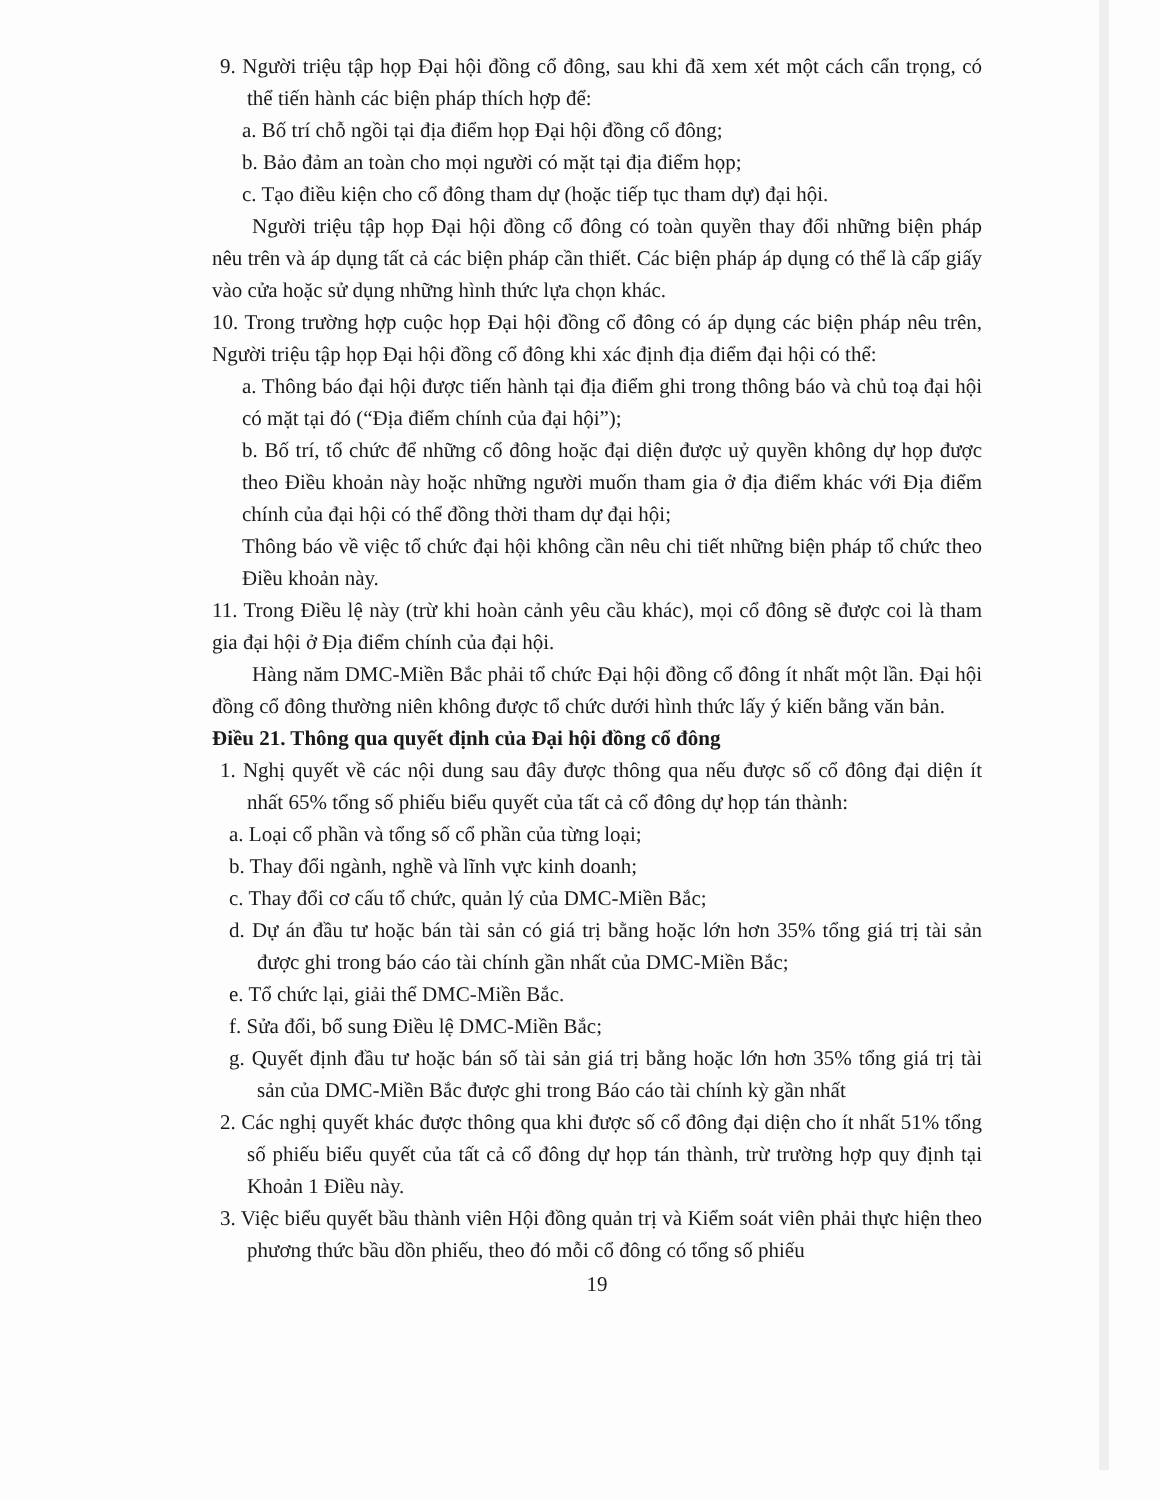9. Người triệu tập họp Đại hội đồng cổ đông, sau khi đã xem xét một cách cẩn trọng, có thể tiến hành các biện pháp thích hợp để:
a. Bố trí chỗ ngồi tại địa điểm họp Đại hội đồng cổ đông;
b. Bảo đảm an toàn cho mọi người có mặt tại địa điểm họp;
c. Tạo điều kiện cho cổ đông tham dự (hoặc tiếp tục tham dự) đại hội.
Người triệu tập họp Đại hội đồng cổ đông có toàn quyền thay đổi những biện pháp nêu trên và áp dụng tất cả các biện pháp cần thiết. Các biện pháp áp dụng có thể là cấp giấy vào cửa hoặc sử dụng những hình thức lựa chọn khác.
10. Trong trường hợp cuộc họp Đại hội đồng cổ đông có áp dụng các biện pháp nêu trên, Người triệu tập họp Đại hội đồng cổ đông khi xác định địa điểm đại hội có thể:
a. Thông báo đại hội được tiến hành tại địa điểm ghi trong thông báo và chủ toạ đại hội có mặt tại đó (“Địa điểm chính của đại hội”);
b. Bố trí, tổ chức để những cổ đông hoặc đại diện được uỷ quyền không dự họp được theo Điều khoản này hoặc những người muốn tham gia ở địa điểm khác với Địa điểm chính của đại hội có thể đồng thời tham dự đại hội;
Thông báo về việc tổ chức đại hội không cần nêu chi tiết những biện pháp tổ chức theo Điều khoản này.
11. Trong Điều lệ này (trừ khi hoàn cảnh yêu cầu khác), mọi cổ đông sẽ được coi là tham gia đại hội ở Địa điểm chính của đại hội.
Hàng năm DMC-Miền Bắc phải tổ chức Đại hội đồng cổ đông ít nhất một lần. Đại hội đồng cổ đông thường niên không được tổ chức dưới hình thức lấy ý kiến bằng văn bản.
Điều 21. Thông qua quyết định của Đại hội đồng cổ đông
1. Nghị quyết về các nội dung sau đây được thông qua nếu được số cổ đông đại diện ít nhất 65% tổng số phiếu biểu quyết của tất cả cổ đông dự họp tán thành:
a. Loại cổ phần và tổng số cổ phần của từng loại;
b. Thay đổi ngành, nghề và lĩnh vực kinh doanh;
c. Thay đổi cơ cấu tổ chức, quản lý của DMC-Miền Bắc;
d. Dự án đầu tư hoặc bán tài sản có giá trị bằng hoặc lớn hơn 35% tổng giá trị tài sản được ghi trong báo cáo tài chính gần nhất của DMC-Miền Bắc;
e. Tổ chức lại, giải thể DMC-Miền Bắc.
f. Sửa đổi, bổ sung Điều lệ DMC-Miền Bắc;
g. Quyết định đầu tư hoặc bán số tài sản giá trị bằng hoặc lớn hơn 35% tổng giá trị tài sản của DMC-Miền Bắc được ghi trong Báo cáo tài chính kỳ gần nhất
2. Các nghị quyết khác được thông qua khi được số cổ đông đại diện cho ít nhất 51% tổng số phiếu biểu quyết của tất cả cổ đông dự họp tán thành, trừ trường hợp quy định tại Khoản 1 Điều này.
3. Việc biểu quyết bầu thành viên Hội đồng quản trị và Kiểm soát viên phải thực hiện theo phương thức bầu dồn phiếu, theo đó mỗi cổ đông có tổng số phiếu
19